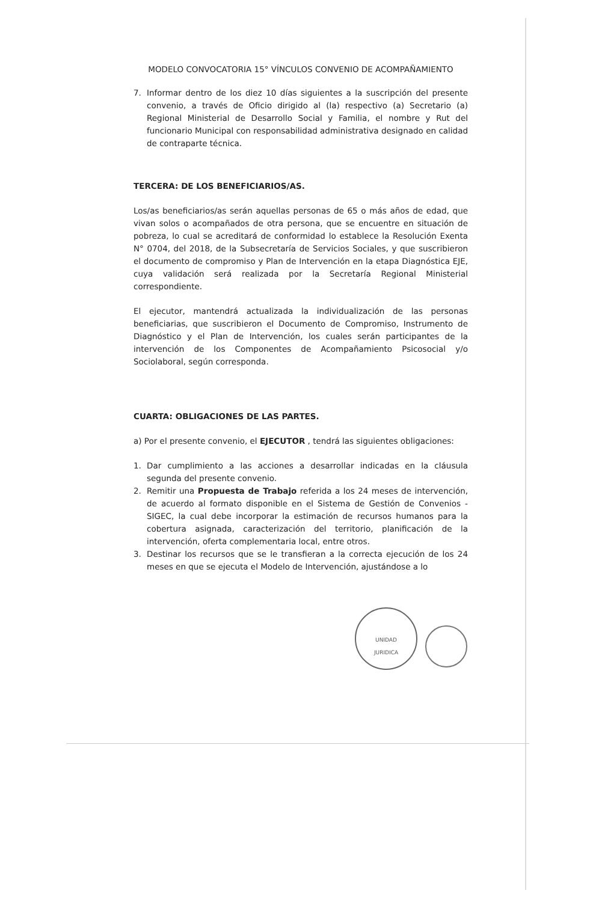MODELO CONVOCATORIA 15° VÍNCULOS CONVENIO DE ACOMPAÑAMIENTO
7. Informar dentro de los diez 10 días siguientes a la suscripción del presente convenio, a través de Oficio dirigido al (la) respectivo (a) Secretario (a) Regional Ministerial de Desarrollo Social y Familia, el nombre y Rut del funcionario Municipal con responsabilidad administrativa designado en calidad de contraparte técnica.
TERCERA: DE LOS BENEFICIARIOS/AS.
Los/as beneficiarios/as serán aquellas personas de 65 o más años de edad, que vivan solos o acompañados de otra persona, que se encuentre en situación de pobreza, lo cual se acreditará de conformidad lo establece la Resolución Exenta N° 0704, del 2018, de la Subsecretaría de Servicios Sociales, y que suscribieron el documento de compromiso y Plan de Intervención en la etapa Diagnóstica EJE, cuya validación será realizada por la Secretaría Regional Ministerial correspondiente.
El ejecutor, mantendrá actualizada la individualización de las personas beneficiarias, que suscribieron el Documento de Compromiso, Instrumento de Diagnóstico y el Plan de Intervención, los cuales serán participantes de la intervención de los Componentes de Acompañamiento Psicosocial y/o Sociolaboral, según corresponda.
CUARTA: OBLIGACIONES DE LAS PARTES.
a) Por el presente convenio, el EJECUTOR , tendrá las siguientes obligaciones:
1. Dar cumplimiento a las acciones a desarrollar indicadas en la cláusula segunda del presente convenio.
2. Remitir una Propuesta de Trabajo referida a los 24 meses de intervención, de acuerdo al formato disponible en el Sistema de Gestión de Convenios - SIGEC, la cual debe incorporar la estimación de recursos humanos para la cobertura asignada, caracterización del territorio, planificación de la intervención, oferta complementaria local, entre otros.
3. Destinar los recursos que se le transfieran a la correcta ejecución de los 24 meses en que se ejecuta el Modelo de Intervención, ajustándose a lo
UNIDAD
JURIDICA